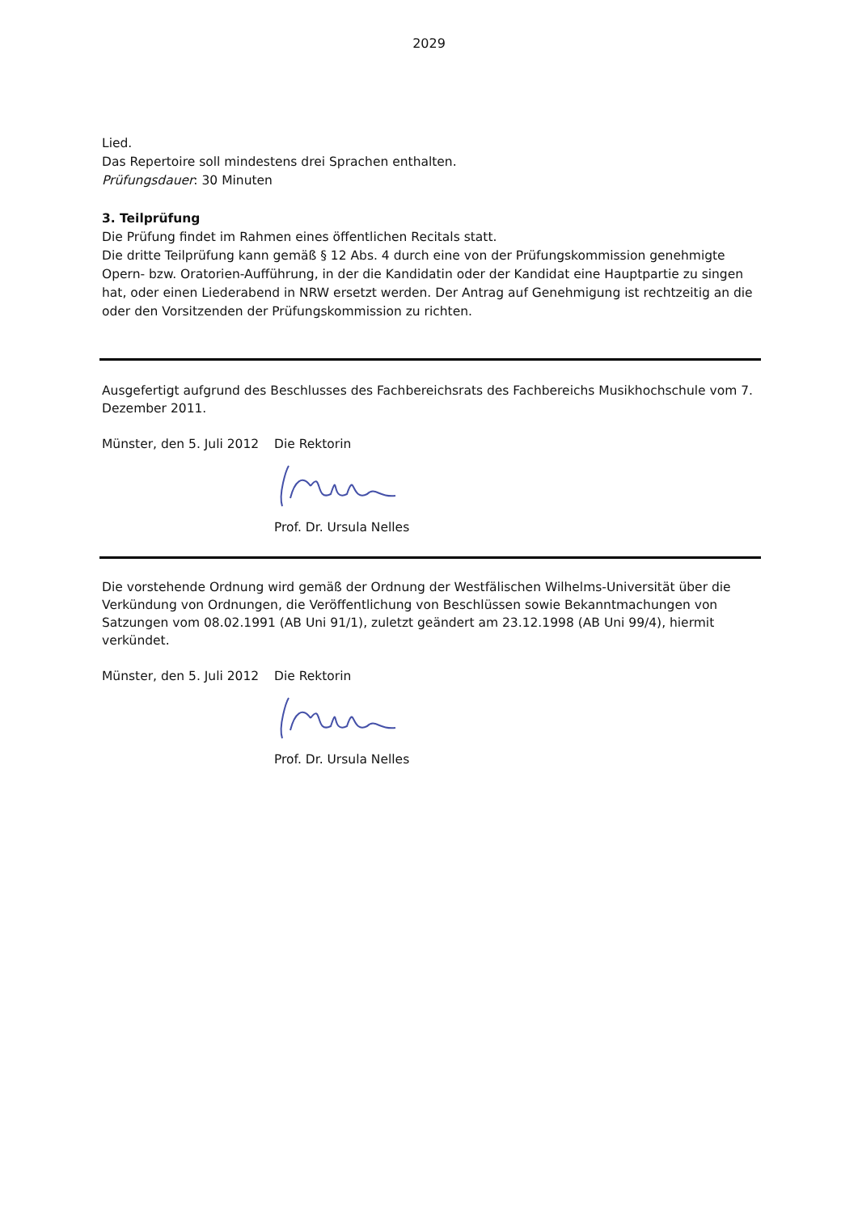2029
Lied.
Das Repertoire soll mindestens drei Sprachen enthalten.
Prüfungsdauer: 30 Minuten
3. Teilprüfung
Die Prüfung findet im Rahmen eines öffentlichen Recitals statt.
Die dritte Teilprüfung kann gemäß § 12 Abs. 4 durch eine von der Prüfungskommission genehmigte Opern- bzw. Oratorien-Aufführung, in der die Kandidatin oder der Kandidat eine Hauptpartie zu singen hat, oder einen Liederabend in NRW ersetzt werden. Der Antrag auf Genehmigung ist rechtzeitig an die oder den Vorsitzenden der Prüfungskommission zu richten.
Ausgefertigt aufgrund des Beschlusses des Fachbereichsrats des Fachbereichs Musikhochschule vom 7. Dezember 2011.
Münster, den 5. Juli 2012 Die Rektorin
Prof. Dr. Ursula Nelles
Die vorstehende Ordnung wird gemäß der Ordnung der Westfälischen Wilhelms-Universität über die Verkündung von Ordnungen, die Veröffentlichung von Beschlüssen sowie Bekanntmachungen von Satzungen vom 08.02.1991 (AB Uni 91/1), zuletzt geändert am 23.12.1998 (AB Uni 99/4), hiermit verkündet.
Münster, den 5. Juli 2012 Die Rektorin
Prof. Dr. Ursula Nelles